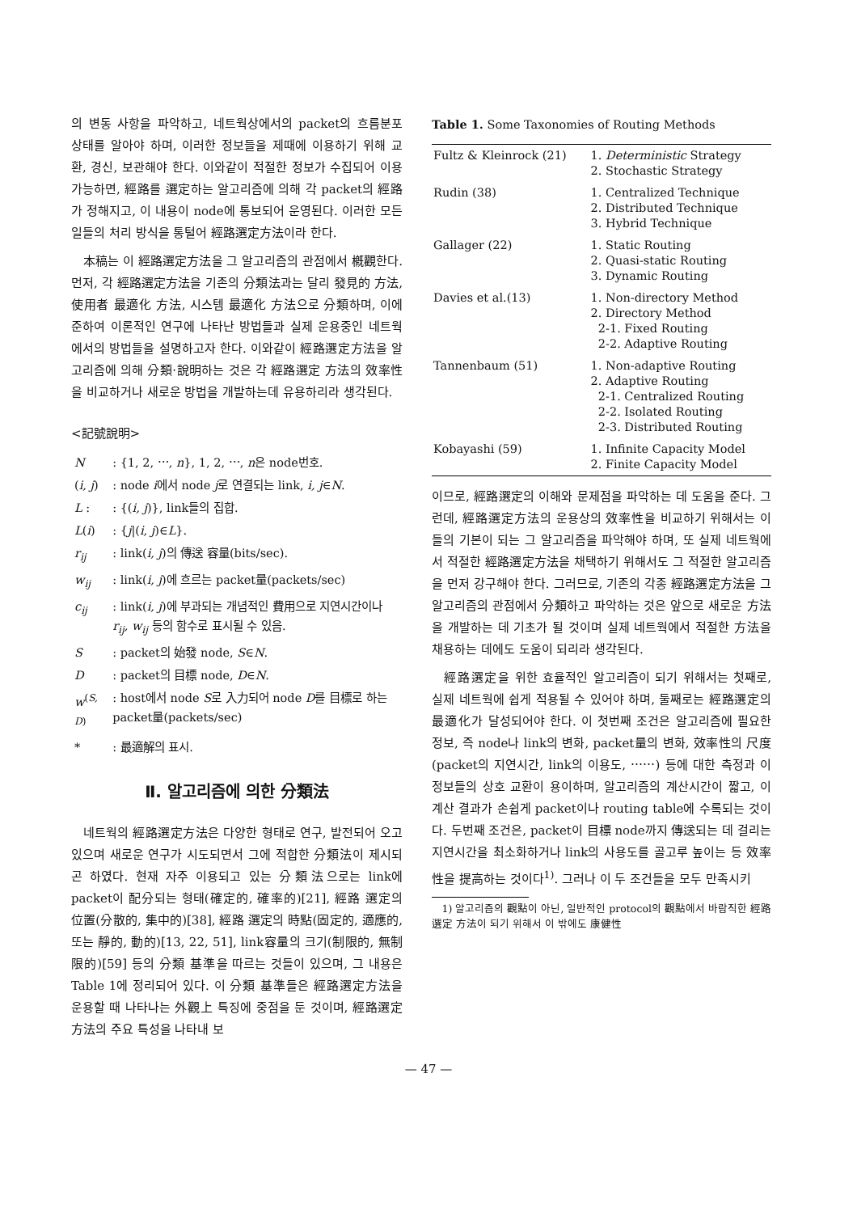의 변동 사항을 파악하고, 네트웍상에서의 packet의 흐름분포 상태를 알아야 하며, 이러한 정보들을 제때에 이용하기 위해 교환, 경신, 보관해야 한다. 이와같이 적절한 정보가 수집되어 이용가능하면, 經路를 選定하는 알고리즘에 의해 각 packet의 經路가 정해지고, 이 내용이 node에 통보되어 운영된다. 이러한 모든 일들의 처리 방식을 통털어 經路選定方法이라 한다.
本稿는 이 經路選定方法을 그 알고리즘의 관점에서 槪觀한다. 먼저, 각 經路選定方法을 기존의 分類法과는 달리 發見的 方法, 使用者 最適化 方法, 시스템 最適化 方法으로 分類하며, 이에 준하여 이론적인 연구에 나타난 방법들과 실제 운용중인 네트웍에서의 방법들을 설명하고자 한다. 이와같이 經路選定方法을 알고리즘에 의해 分類·說明하는 것은 각 經路選定 方法의 效率性을 비교하거나 새로운 방법을 개발하는데 유용하리라 생각된다.
<記號說明>
| N | : {1, 2, ⋯, n }, 1, 2, ⋯, n 은 node번호. |
| ( i, j ) | : node i 에서 node j 로 연결되는 link, i, j ∈ N . |
| L : | : {( i, j )}, link들의 집합. |
| L ( i ) | : { j /( i, j )∈ L }. |
| r<sub>ij</sub> | : link( i, j )의 傳送 容量(bits/sec). |
| w<sub>ij</sub> | : link( i, j )에 흐르는 packet量(packets/sec) |
| c<sub>ij</sub> | : link( i, j )에 부과되는 개념적인 費用으로 지연시간이나 r<sub>ij</sub>, w<sub>ij</sub> 등의 함수로 표시될 수 있음. |
| S | : packet의 始發 node, S ∈ N . |
| D | : packet의 目標 node, D ∈ N . |
| w<sup>(S, D)</sup> | : host에서 node S 로 入力되어 node D 를 目標로 하는 packet量(packets/sec) |
| * | : 最適解의 표시. |
Ⅱ. 알고리즘에 의한 分類法
네트웍의 經路選定方法은 다양한 형태로 연구, 발전되어 오고 있으며 새로운 연구가 시도되면서 그에 적합한 分類法이 제시되곤 하였다. 현재 자주 이용되고 있는 分類法으로는 link에 packet이 配分되는 형태(確定的, 確率的)[21], 經路 選定의 位置(分散的, 集中的)[38], 經路 選定의 時點(固定的, 適應的, 또는 靜的, 動的)[13, 22, 51], link容量의 크기(制限的, 無制限的)[59] 등의 分類 基準을 따르는 것들이 있으며, 그 내용은 Table 1에 정리되어 있다. 이 分類 基準들은 經路選定方法을 운용할 때 나타나는 外觀上 특징에 중점을 둔 것이며, 經路選定方法의 주요 특성을 나타내 보
Table 1. Some Taxonomies of Routing Methods
| Fultz & Kleinrock (21) | 1. Deterministic Strategy 2. Stochastic Strategy |
| Rudin (38) | 1. Centralized Technique 2. Distributed Technique 3. Hybrid Technique |
| Gallager (22) | 1. Static Routing 2. Quasi-static Routing 3. Dynamic Routing |
| Davies et al.(13) | 1. Non-directory Method 2. Directory Method 2-1. Fixed Routing 2-2. Adaptive Routing |
| Tannenbaum (51) | 1. Non-adaptive Routing 2. Adaptive Routing 2-1. Centralized Routing 2-2. Isolated Routing 2-3. Distributed Routing |
| Kobayashi (59) | 1. Infinite Capacity Model 2. Finite Capacity Model |
이므로, 經路選定의 이해와 문제점을 파악하는 데 도움을 준다. 그런데, 經路選定方法의 운용상의 效率性을 비교하기 위해서는 이들의 기본이 되는 그 알고리즘을 파악해야 하며, 또 실제 네트웍에서 적절한 經路選定方法을 채택하기 위해서도 그 적절한 알고리즘을 먼저 강구해야 한다. 그러므로, 기존의 각종 經路選定方法을 그 알고리즘의 관점에서 分類하고 파악하는 것은 앞으로 새로운 方法을 개발하는 데 기초가 될 것이며 실제 네트웍에서 적절한 方法을 채용하는 데에도 도움이 되리라 생각된다.
經路選定을 위한 효율적인 알고리즘이 되기 위해서는 첫째로, 실제 네트웍에 쉽게 적용될 수 있어야 하며, 둘째로는 經路選定의 最適化가 달성되어야 한다. 이 첫번째 조건은 알고리즘에 필요한 정보, 즉 node나 link의 변화, packet量의 변화, 效率性의 尺度(packet의 지연시간, link의 이용도, ⋯⋯) 등에 대한 측정과 이 정보들의 상호 교환이 용이하며, 알고리즘의 계산시간이 짧고, 이 계산 결과가 손쉽게 packet이나 routing table에 수록되는 것이다. 두번째 조건은, packet이 目標 node까지 傳送되는 데 걸리는 지연시간을 최소화하거나 link의 사용도를 골고루 높이는 등 效率性을 提高하는 것이다<sup>1)</sup>. 그러나 이 두 조건들을 모두 만족시키
1) 알고리즘의 觀點이 아닌, 일반적인 protocol의 觀點에서 바람직한 經路選定 方法이 되기 위해서 이 밖에도 康健性
— 47 —